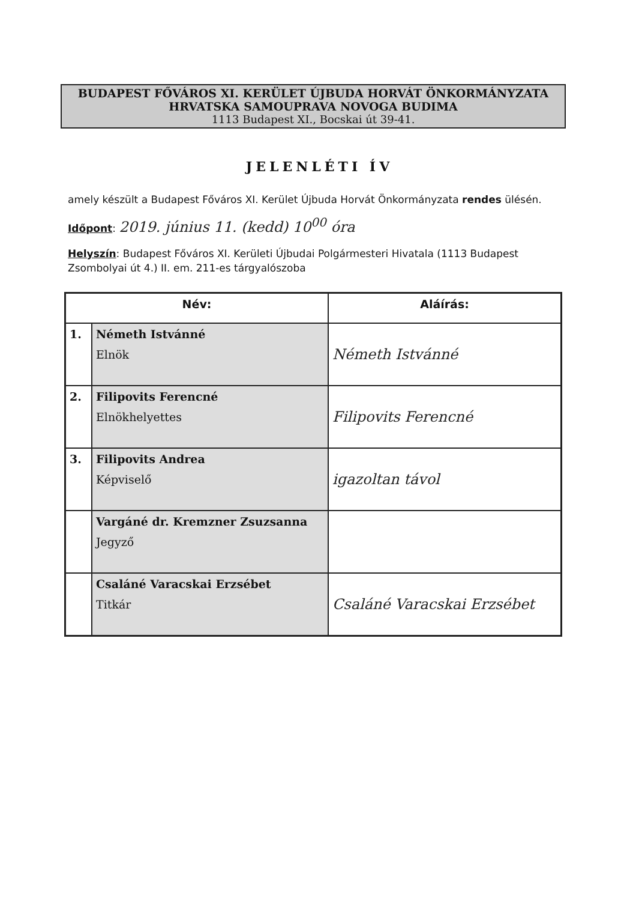BUDAPEST FŐVÁROS XI. KERÜLET ÚJBUDA HORVÁT ÖNKORMÁNYZATA
HRVATSKA SAMOUPRAVA NOVOGA BUDIMA
1113 Budapest XI., Bocskai út 39-41.
JELENLÉTI ÍV
amely készült a Budapest Főváros XI. Kerület Újbuda Horvát Önkormányzata rendes ülésén.
Időpont: 2019. június 11. (kedd) 10<sup>00</sup> óra
Helyszín: Budapest Főváros XI. Kerületi Újbudai Polgármesteri Hivatala (1113 Budapest Zsombolyai út 4.) II. em. 211-es tárgyalószoba
| Név: | | Aláírás: |
| --- | --- | --- |
| 1. | Németh Istvánné Elnök | Németh Istvánné |
| 2. | Filipovits Ferencné Elnökhelyettes | Filipovits Ferencné |
| 3. | Filipovits Andrea Képviselő | igazoltan távol |
| | Vargáné dr. Kremzner Zsuzsanna Jegyző | |
| | Csaláné Varacskai Erzsébet Titkár | Csaláné Varacskai Erzsébet |